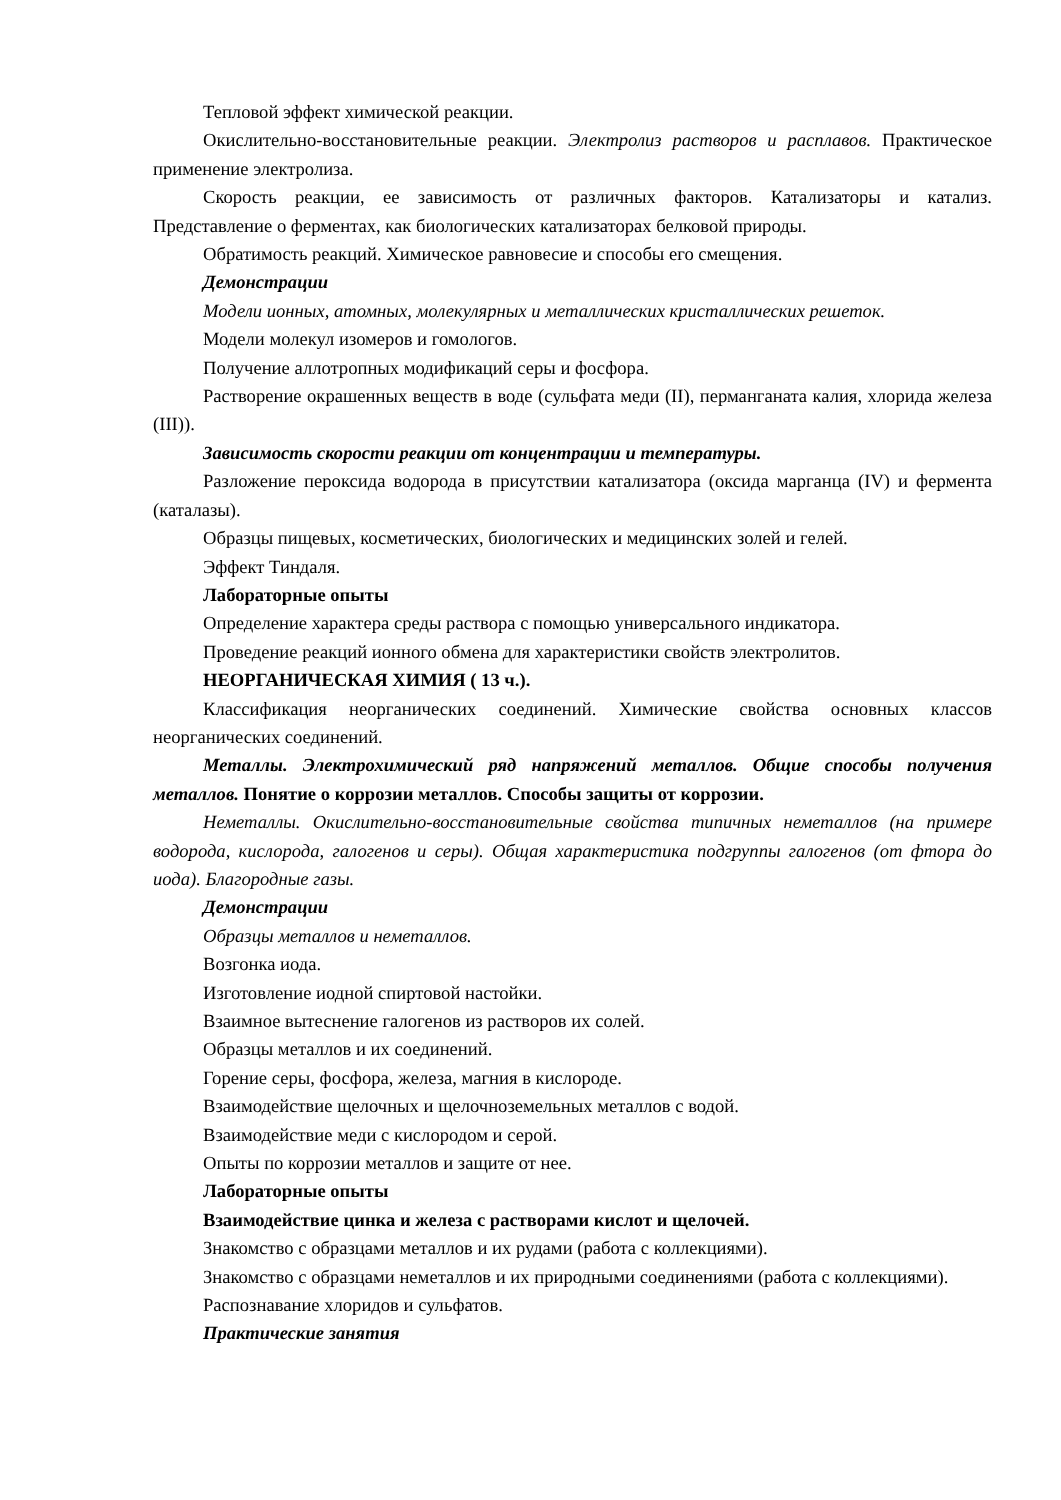Тепловой эффект химической реакции.
Окислительно-восстановительные реакции. Электролиз растворов и расплавов. Практическое применение электролиза.
Скорость реакции, ее зависимость от различных факторов. Катализаторы и катализ. Представление о ферментах, как биологических катализаторах белковой природы.
Обратимость реакций. Химическое равновесие и способы его смещения.
Демонстрации
Модели ионных, атомных, молекулярных и металлических кристаллических решеток.
Модели молекул изомеров и гомологов.
Получение аллотропных модификаций серы и фосфора.
Растворение окрашенных веществ в воде (сульфата меди (II), перманганата калия, хлорида железа (III)).
Зависимость скорости реакции от концентрации и температуры.
Разложение пероксида водорода в присутствии катализатора (оксида марганца (IV) и фермента (каталазы).
Образцы пищевых, косметических, биологических и медицинских золей и гелей.
Эффект Тиндаля.
Лабораторные опыты
Определение характера среды раствора с помощью универсального индикатора.
Проведение реакций ионного обмена для характеристики свойств электролитов.
НЕОРГАНИЧЕСКАЯ ХИМИЯ ( 13 ч.).
Классификация неорганических соединений. Химические свойства основных классов неорганических соединений.
Металлы. Электрохимический ряд напряжений металлов. Общие способы получения металлов. Понятие о коррозии металлов. Способы защиты от коррозии.
Неметаллы. Окислительно-восстановительные свойства типичных неметаллов (на примере водорода, кислорода, галогенов и серы). Общая характеристика подгруппы галогенов (от фтора до иода). Благородные газы.
Демонстрации
Образцы металлов и неметаллов.
Возгонка иода.
Изготовление иодной спиртовой настойки.
Взаимное вытеснение галогенов из растворов их солей.
Образцы металлов и их соединений.
Горение серы, фосфора, железа, магния в кислороде.
Взаимодействие щелочных и щелочноземельных металлов с водой.
Взаимодействие меди с кислородом и серой.
Опыты по коррозии металлов и защите от нее.
Лабораторные опыты
Взаимодействие цинка и железа с растворами кислот и щелочей.
Знакомство с образцами металлов и их рудами (работа с коллекциями).
Знакомство с образцами неметаллов и их природными соединениями (работа с коллекциями).
Распознавание хлоридов и сульфатов.
Практические занятия